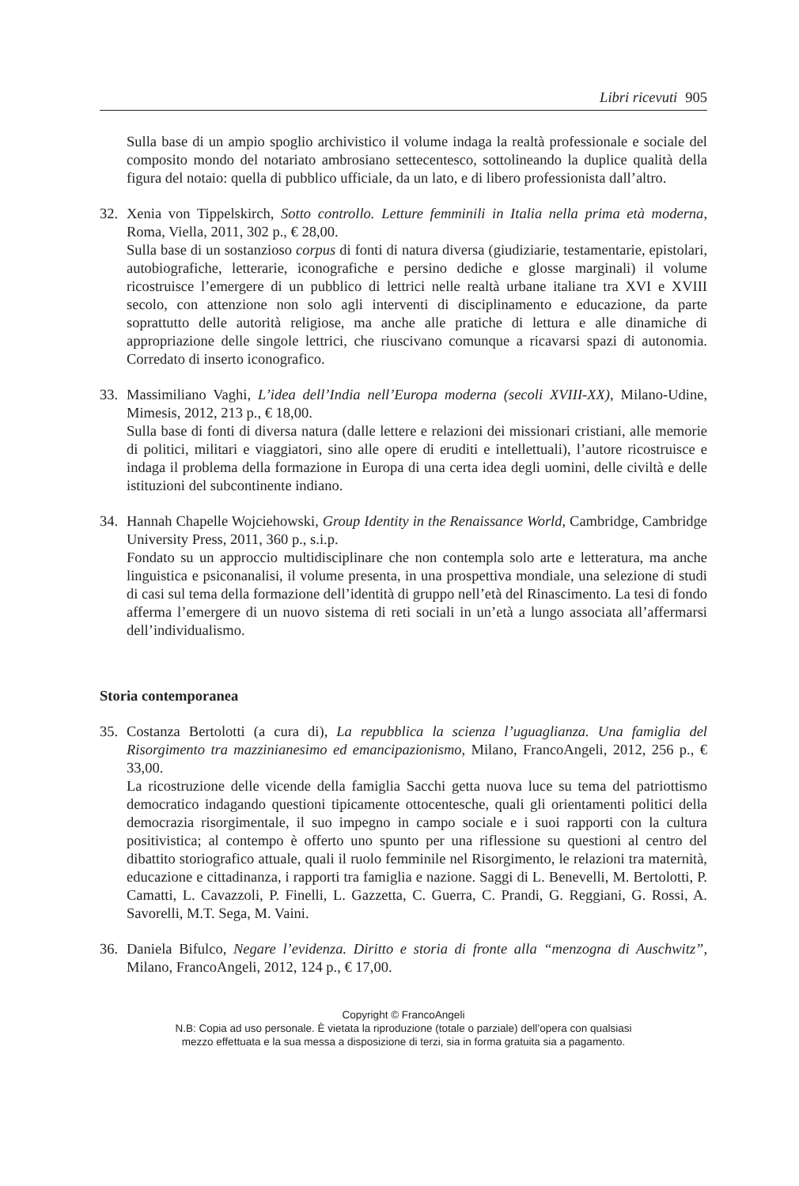Libri ricevuti 905
Sulla base di un ampio spoglio archivistico il volume indaga la realtà professionale e sociale del composito mondo del notariato ambrosiano settecentesco, sottolineando la duplice qualità della figura del notaio: quella di pubblico ufficiale, da un lato, e di libero professionista dall’altro.
32. Xenia von Tippelskirch, Sotto controllo. Letture femminili in Italia nella prima età moderna, Roma, Viella, 2011, 302 p., € 28,00.
Sulla base di un sostanzioso corpus di fonti di natura diversa (giudiziarie, testamentarie, epistolari, autobiografiche, letterarie, iconografiche e persino dediche e glosse marginali) il volume ricostruisce l’emergere di un pubblico di lettrici nelle realtà urbane italiane tra XVI e XVIII secolo, con attenzione non solo agli interventi di disciplinamento e educazione, da parte soprattutto delle autorità religiose, ma anche alle pratiche di lettura e alle dinamiche di appropriazione delle singole lettrici, che riuscivano comunque a ricavarsi spazi di autonomia. Corredato di inserto iconografico.
33. Massimiliano Vaghi, L’idea dell’India nell’Europa moderna (secoli XVIII-XX), Milano-Udine, Mimesis, 2012, 213 p., € 18,00.
Sulla base di fonti di diversa natura (dalle lettere e relazioni dei missionari cristiani, alle memorie di politici, militari e viaggiatori, sino alle opere di eruditi e intellettuali), l’autore ricostruisce e indaga il problema della formazione in Europa di una certa idea degli uomini, delle civiltà e delle istituzioni del subcontinente indiano.
34. Hannah Chapelle Wojciehowski, Group Identity in the Renaissance World, Cambridge, Cambridge University Press, 2011, 360 p., s.i.p.
Fondato su un approccio multidisciplinare che non contempla solo arte e letteratura, ma anche linguistica e psiconanalisi, il volume presenta, in una prospettiva mondiale, una selezione di studi di casi sul tema della formazione dell’identità di gruppo nell’età del Rinascimento. La tesi di fondo afferma l’emergere di un nuovo sistema di reti sociali in un’età a lungo associata all’affermarsi dell’individualismo.
Storia contemporanea
35. Costanza Bertolotti (a cura di), La repubblica la scienza l’uguaglianza. Una famiglia del Risorgimento tra mazzinianesimo ed emancipazionismo, Milano, FrancoAngeli, 2012, 256 p., € 33,00.
La ricostruzione delle vicende della famiglia Sacchi getta nuova luce su tema del patriottismo democratico indagando questioni tipicamente ottocentesche, quali gli orientamenti politici della democrazia risorgimentale, il suo impegno in campo sociale e i suoi rapporti con la cultura positivistica; al contempo è offerto uno spunto per una riflessione su questioni al centro del dibattito storiografico attuale, quali il ruolo femminile nel Risorgimento, le relazioni tra maternità, educazione e cittadinanza, i rapporti tra famiglia e nazione. Saggi di L. Benevelli, M. Bertolotti, P. Camatti, L. Cavazzoli, P. Finelli, L. Gazzetta, C. Guerra, C. Prandi, G. Reggiani, G. Rossi, A. Savorelli, M.T. Sega, M. Vaini.
36. Daniela Bifulco, Negare l’evidenza. Diritto e storia di fronte alla “menzogna di Auschwitz”, Milano, FrancoAngeli, 2012, 124 p., € 17,00.
Copyright © FrancoAngeli
N.B: Copia ad uso personale. È vietata la riproduzione (totale o parziale) dell’opera con qualsiasi
mezzo effettuata e la sua messa a disposizione di terzi, sia in forma gratuita sia a pagamento.